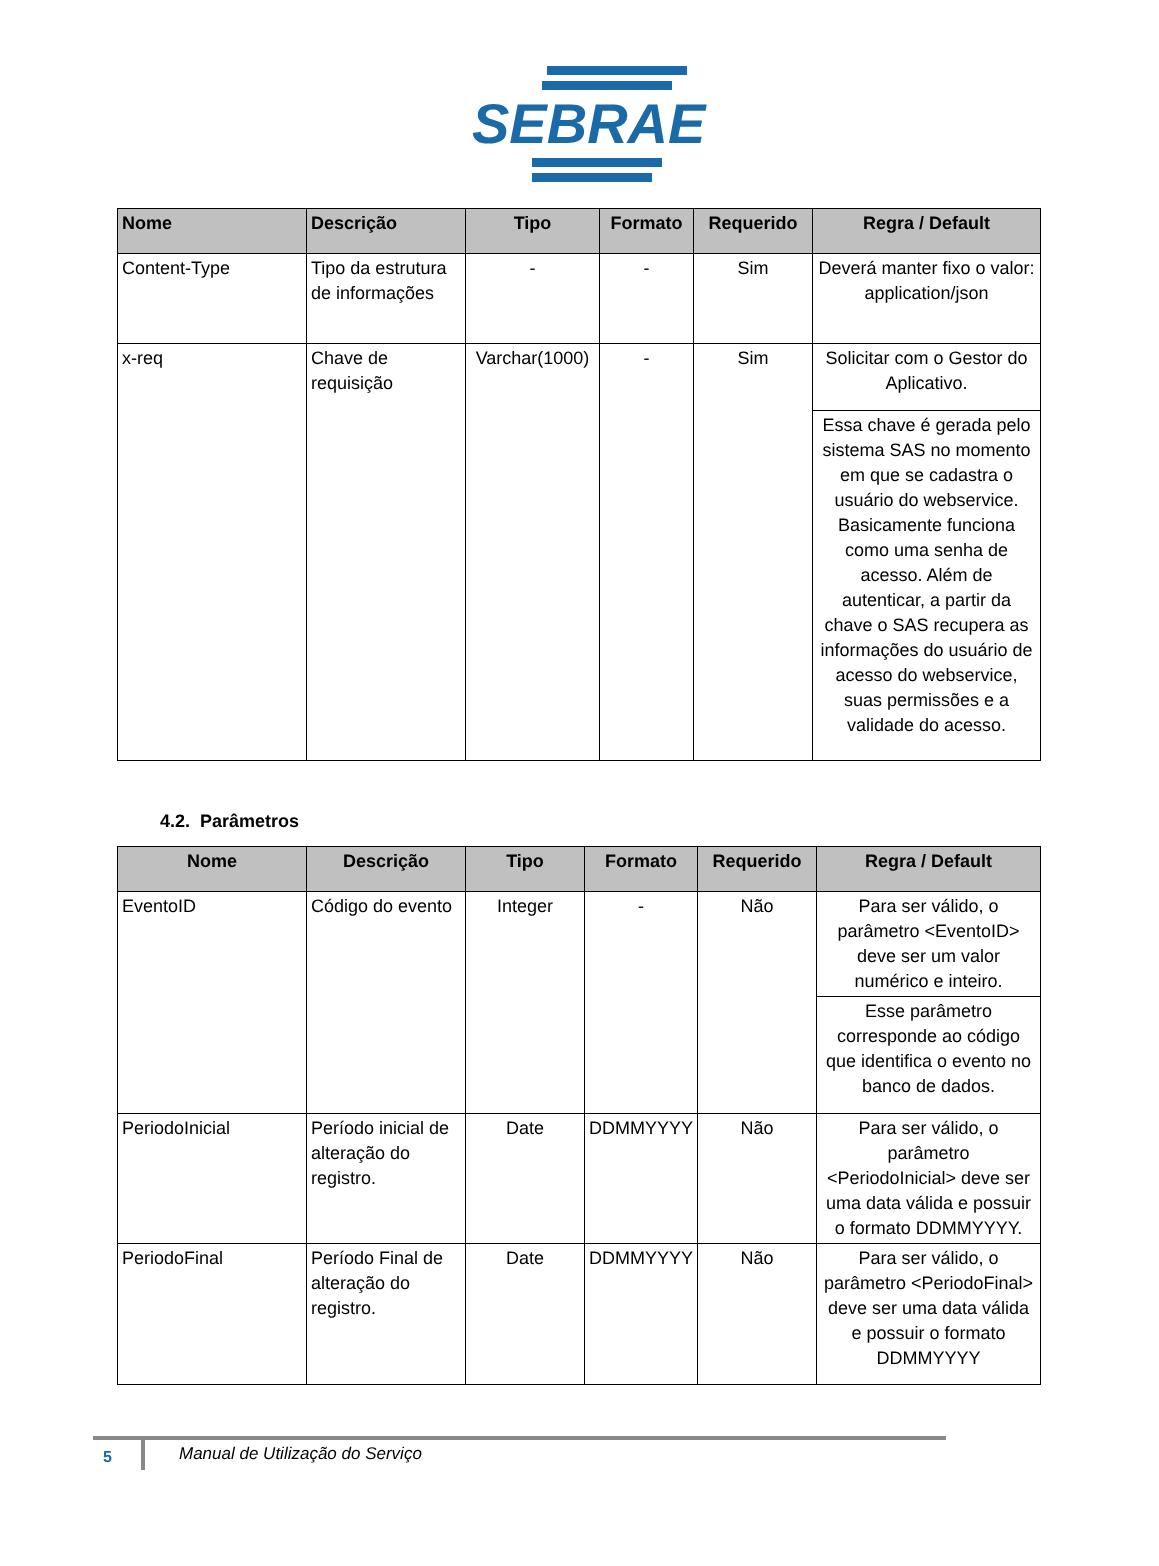SEBRAE
| Nome | Descrição | Tipo | Formato | Requerido | Regra / Default |
| --- | --- | --- | --- | --- | --- |
| Content-Type | Tipo da estrutura de informações | - | - | Sim | Deverá manter fixo o valor: application/json |
| x-req | Chave de requisição | Varchar(1000) | - | Sim | Solicitar com o Gestor do Aplicativo. |
| | | | | | Essa chave é gerada pelo sistema SAS no momento em que se cadastra o usuário do webservice. Basicamente funciona como uma senha de acesso. Além de autenticar, a partir da chave o SAS recupera as informações do usuário de acesso do webservice, suas permissões e a validade do acesso. |
4.2. Parâmetros
| Nome | Descrição | Tipo | Formato | Requerido | Regra / Default |
| --- | --- | --- | --- | --- | --- |
| EventoID | Código do evento | Integer | - | Não | Para ser válido, o parâmetro <EventoID> deve ser um valor numérico e inteiro. |
| | | | | | Esse parâmetro corresponde ao código que identifica o evento no banco de dados. |
| PeriodoInicial | Período inicial de alteração do registro. | Date | DDMMYYYY | Não | Para ser válido, o parâmetro <PeriodoInicial> deve ser uma data válida e possuir o formato DDMMYYYY. |
| PeriodoFinal | Período Final de alteração do registro. | Date | DDMMYYYY | Não | Para ser válido, o parâmetro <PeriodoFinal> deve ser uma data válida e possuir o formato DDMMYYYY |
5
Manual de Utilização do Serviço